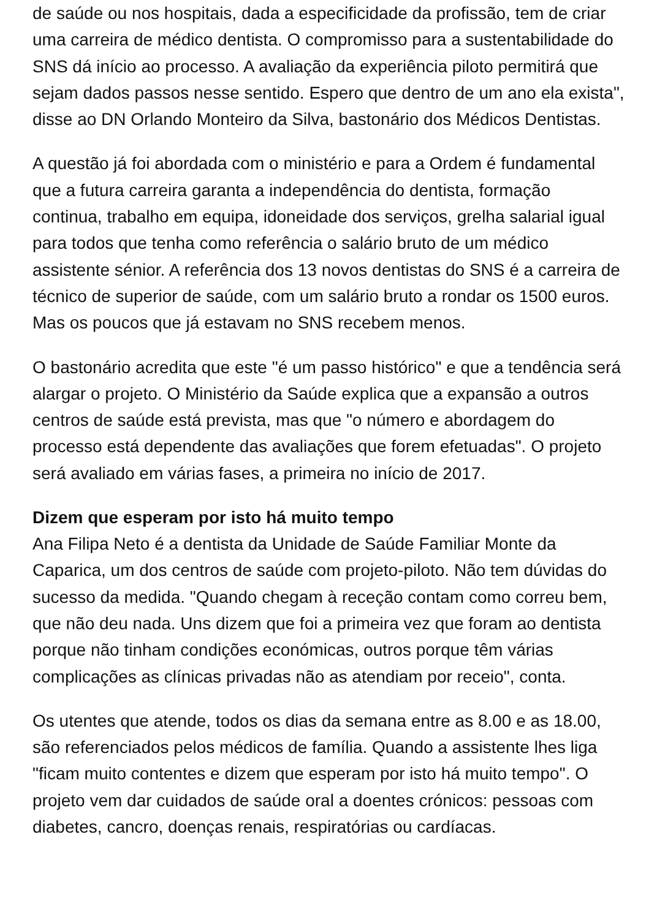de saúde ou nos hospitais, dada a especificidade da profissão, tem de criar uma carreira de médico dentista. O compromisso para a sustentabilidade do SNS dá início ao processo. A avaliação da experiência piloto permitirá que sejam dados passos nesse sentido. Espero que dentro de um ano ela exista", disse ao DN Orlando Monteiro da Silva, bastonário dos Médicos Dentistas.
A questão já foi abordada com o ministério e para a Ordem é fundamental que a futura carreira garanta a independência do dentista, formação continua, trabalho em equipa, idoneidade dos serviços, grelha salarial igual para todos que tenha como referência o salário bruto de um médico assistente sénior. A referência dos 13 novos dentistas do SNS é a carreira de técnico de superior de saúde, com um salário bruto a rondar os 1500 euros. Mas os poucos que já estavam no SNS recebem menos.
O bastonário acredita que este "é um passo histórico" e que a tendência será alargar o projeto. O Ministério da Saúde explica que a expansão a outros centros de saúde está prevista, mas que "o número e abordagem do processo está dependente das avaliações que forem efetuadas". O projeto será avaliado em várias fases, a primeira no início de 2017.
Dizem que esperam por isto há muito tempo
Ana Filipa Neto é a dentista da Unidade de Saúde Familiar Monte da Caparica, um dos centros de saúde com projeto-piloto. Não tem dúvidas do sucesso da medida. "Quando chegam à receção contam como correu bem, que não deu nada. Uns dizem que foi a primeira vez que foram ao dentista porque não tinham condições económicas, outros porque têm várias complicações as clínicas privadas não as atendiam por receio", conta.
Os utentes que atende, todos os dias da semana entre as 8.00 e as 18.00, são referenciados pelos médicos de família. Quando a assistente lhes liga "ficam muito contentes e dizem que esperam por isto há muito tempo". O projeto vem dar cuidados de saúde oral a doentes crónicos: pessoas com diabetes, cancro, doenças renais, respiratórias ou cardíacas.